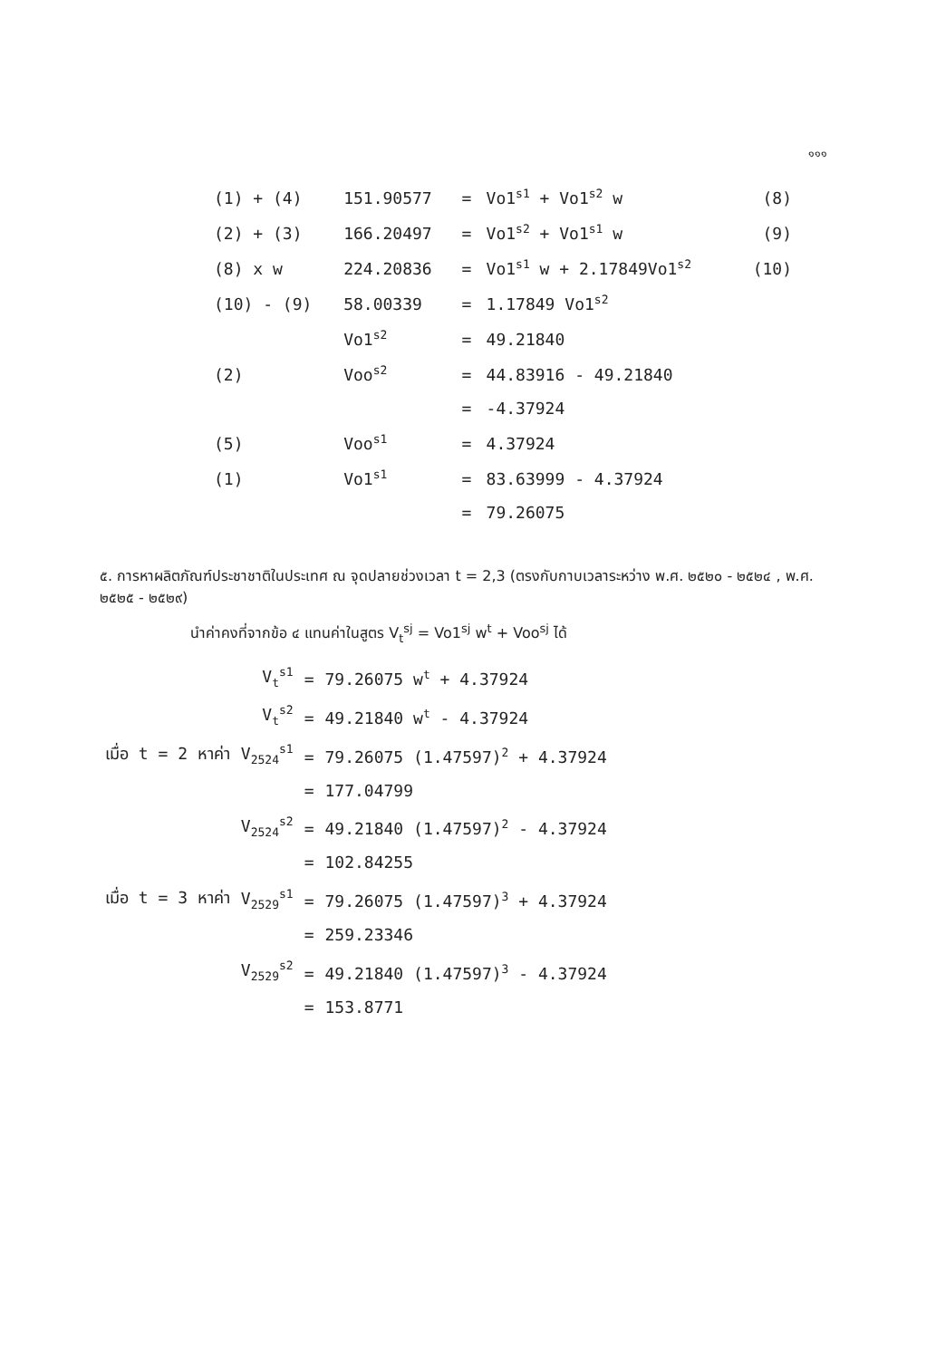๑๑๑
| (1) + (4) | 151.90577 | = | Vo1<sup>s1</sup> + Vo1<sup>s2</sup> w | (8) |
| (2) + (3) | 166.20497 | = | Vo1<sup>s2</sup> + Vo1<sup>s1</sup> w | (9) |
| (8) x w | 224.20836 | = | Vo1<sup>s1</sup> w + 2.17849Vo1<sup>s2</sup> | (10) |
| (10) - (9) | 58.00339 | = | 1.17849 Vo1<sup>s2</sup> | |
| | Vo1<sup>s2</sup> | = | 49.21840 | |
| (2) | Voo<sup>s2</sup> | = | 44.83916 - 49.21840 | |
| | | = | -4.37924 | |
| (5) | Voo<sup>s1</sup> | = | 4.37924 | |
| (1) | Vo1<sup>s1</sup> | = | 83.63999 - 4.37924 | |
| | | = | 79.26075 | |
๕. การหาผลิตภัณฑ์ประชาชาติในประเทศ ณ จุดปลายช่วงเวลา t = 2,3 (ตรงกับกาบเวลาระหว่าง พ.ศ. ๒๕๒๐ - ๒๕๒๔ , พ.ศ. ๒๕๒๕ - ๒๕๒๙)
นำค่าคงที่จากข้อ ๔ แทนค่าในสูตร V<sub>t</sub><sup>sj</sup> = Vo1<sup>sj</sup> w<sup>t</sup> + Voo<sup>sj</sup> ได้
| | V<sub>t</sub><sup>s1</sup> | = | 79.26075 w<sup>t</sup> + 4.37924 |
| | V<sub>t</sub><sup>s2</sup> | = | 49.21840 w<sup>t</sup> - 4.37924 |
| เมื่อ t = 2 หาค่า | V<sub>2524</sub><sup>s1</sup> | = | 79.26075 (1.47597)<sup>2</sup> + 4.37924 |
| | | = | 177.04799 |
| | V<sub>2524</sub><sup>s2</sup> | = | 49.21840 (1.47597)<sup>2</sup> - 4.37924 |
| | | = | 102.84255 |
| เมื่อ t = 3 หาค่า | V<sub>2529</sub><sup>s1</sup> | = | 79.26075 (1.47597)<sup>3</sup> + 4.37924 |
| | | = | 259.23346 |
| | V<sub>2529</sub><sup>s2</sup> | = | 49.21840 (1.47597)<sup>3</sup> - 4.37924 |
| | | = | 153.8771 |